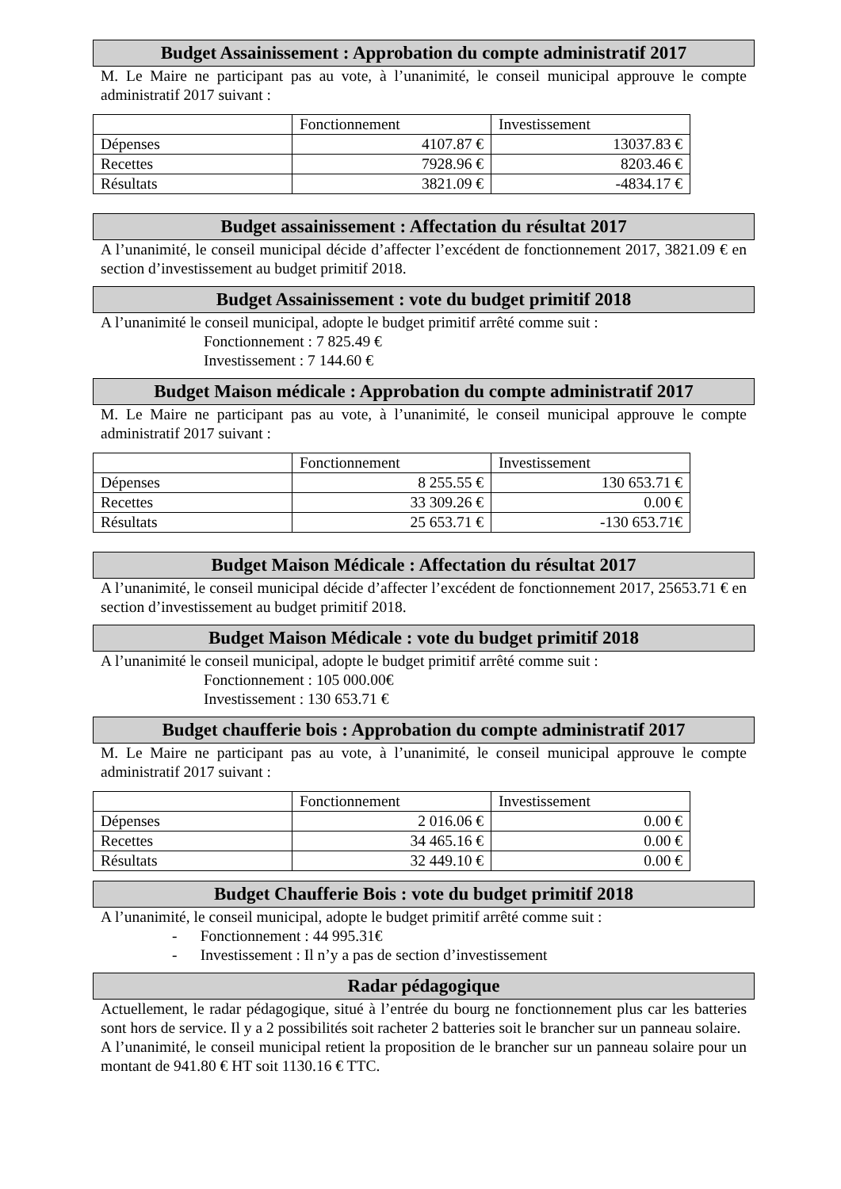Budget Assainissement : Approbation du compte administratif 2017
M. Le Maire ne participant pas au vote, à l’unanimité, le conseil municipal approuve le compte administratif 2017 suivant :
| | Fonctionnement | Investissement |
| Dépenses | 4107.87 € | 13037.83 € |
| Recettes | 7928.96 € | 8203.46 € |
| Résultats | 3821.09 € | -4834.17 € |
Budget assainissement : Affectation du résultat 2017
A l’unanimité, le conseil municipal décide d’affecter l’excédent de fonctionnement 2017, 3821.09 € en section d’investissement au budget primitif 2018.
Budget Assainissement : vote du budget primitif 2018
A l’unanimité le conseil municipal, adopte le budget primitif arrêté comme suit :
Fonctionnement : 7 825.49 €
Investissement : 7 144.60 €
Budget Maison médicale : Approbation du compte administratif 2017
M. Le Maire ne participant pas au vote, à l’unanimité, le conseil municipal approuve le compte administratif 2017 suivant :
| | Fonctionnement | Investissement |
| Dépenses | 8 255.55 € | 130 653.71 € |
| Recettes | 33 309.26 € | 0.00 € |
| Résultats | 25 653.71 € | -130 653.71€ |
Budget Maison Médicale : Affectation du résultat 2017
A l’unanimité, le conseil municipal décide d’affecter l’excédent de fonctionnement 2017, 25653.71 € en section d’investissement au budget primitif 2018.
Budget Maison Médicale : vote du budget primitif 2018
A l’unanimité le conseil municipal, adopte le budget primitif arrêté comme suit :
Fonctionnement : 105 000.00€
Investissement : 130 653.71 €
Budget chaufferie bois : Approbation du compte administratif 2017
M. Le Maire ne participant pas au vote, à l’unanimité, le conseil municipal approuve le compte administratif 2017 suivant :
| | Fonctionnement | Investissement |
| Dépenses | 2 016.06 € | 0.00 € |
| Recettes | 34 465.16 € | 0.00 € |
| Résultats | 32 449.10 € | 0.00 € |
Budget Chaufferie Bois : vote du budget primitif 2018
A l’unanimité, le conseil municipal, adopte le budget primitif arrêté comme suit :
- Fonctionnement : 44 995.31€
- Investissement : Il n’y a pas de section d’investissement
Radar pédagogique
Actuellement, le radar pédagogique, situé à l’entrée du bourg ne fonctionnement plus car les batteries sont hors de service. Il y a 2 possibilités soit racheter 2 batteries soit le brancher sur un panneau solaire.
A l’unanimité, le conseil municipal retient la proposition de le brancher sur un panneau solaire pour un montant de 941.80 € HT soit 1130.16 € TTC.